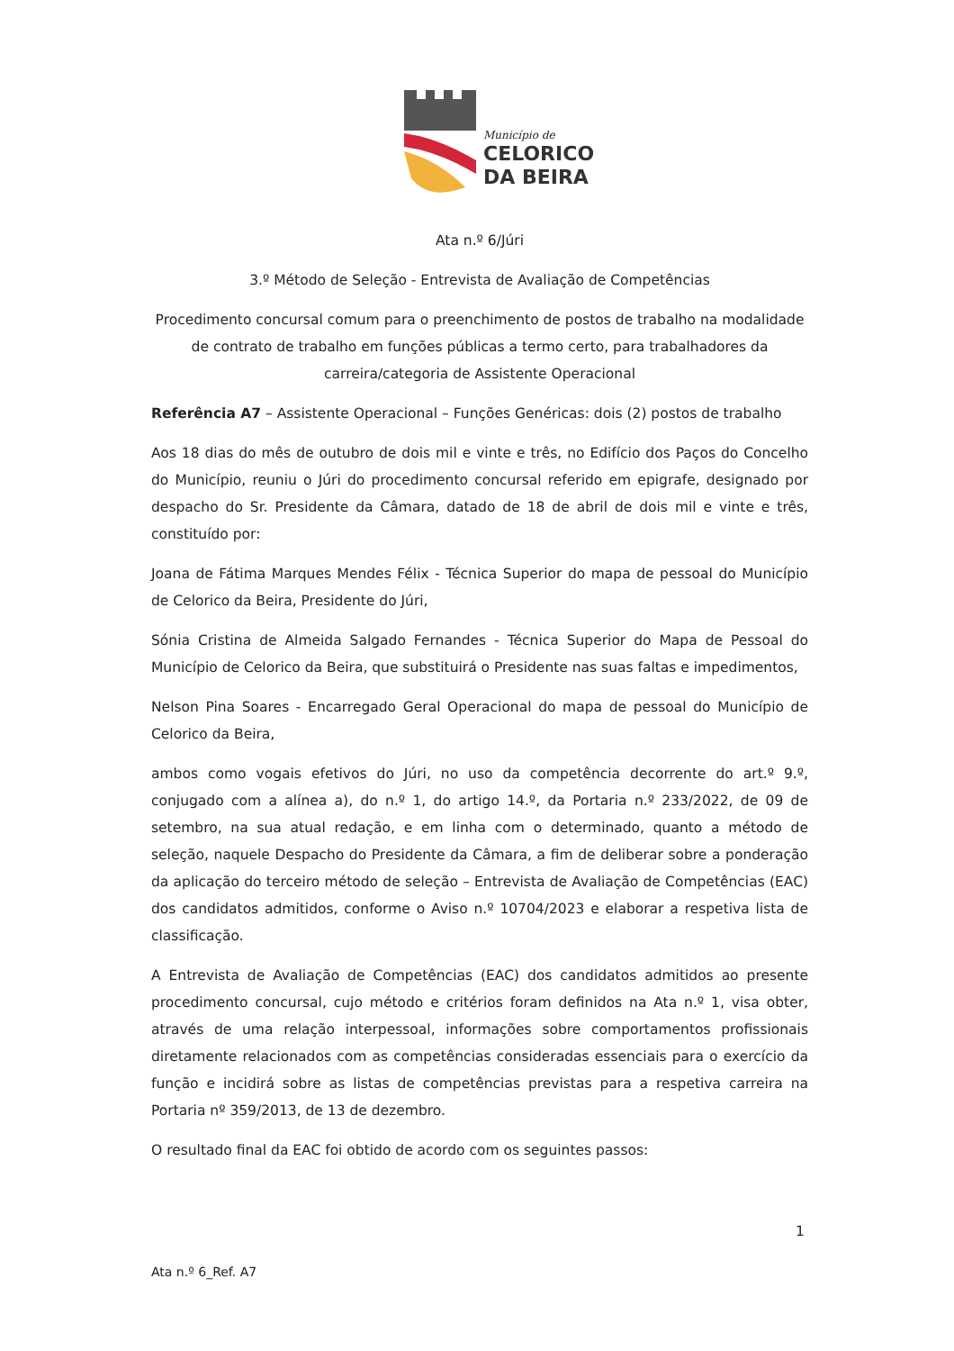Município de
CELORICO
DA BEIRA
Ata n.º 6/Júri
3.º Método de Seleção - Entrevista de Avaliação de Competências
Procedimento concursal comum para o preenchimento de postos de trabalho na modalidade de contrato de trabalho em funções públicas a termo certo, para trabalhadores da carreira/categoria de Assistente Operacional
Referência A7 – Assistente Operacional – Funções Genéricas: dois (2) postos de trabalho
Aos 18 dias do mês de outubro de dois mil e vinte e três, no Edifício dos Paços do Concelho do Município, reuniu o Júri do procedimento concursal referido em epigrafe, designado por despacho do Sr. Presidente da Câmara, datado de 18 de abril de dois mil e vinte e três, constituído por:
Joana de Fátima Marques Mendes Félix - Técnica Superior do mapa de pessoal do Município de Celorico da Beira, Presidente do Júri,
Sónia Cristina de Almeida Salgado Fernandes - Técnica Superior do Mapa de Pessoal do Município de Celorico da Beira, que substituirá o Presidente nas suas faltas e impedimentos,
Nelson Pina Soares - Encarregado Geral Operacional do mapa de pessoal do Município de Celorico da Beira,
ambos como vogais efetivos do Júri, no uso da competência decorrente do art.º 9.º, conjugado com a alínea a), do n.º 1, do artigo 14.º, da Portaria n.º 233/2022, de 09 de setembro, na sua atual redação, e em linha com o determinado, quanto a método de seleção, naquele Despacho do Presidente da Câmara, a fim de deliberar sobre a ponderação da aplicação do terceiro método de seleção – Entrevista de Avaliação de Competências (EAC) dos candidatos admitidos, conforme o Aviso n.º 10704/2023 e elaborar a respetiva lista de classificação.
A Entrevista de Avaliação de Competências (EAC) dos candidatos admitidos ao presente procedimento concursal, cujo método e critérios foram definidos na Ata n.º 1, visa obter, através de uma relação interpessoal, informações sobre comportamentos profissionais diretamente relacionados com as competências consideradas essenciais para o exercício da função e incidirá sobre as listas de competências previstas para a respetiva carreira na Portaria nº 359/2013, de 13 de dezembro.
O resultado final da EAC foi obtido de acordo com os seguintes passos:
1
Ata n.º 6_Ref. A7